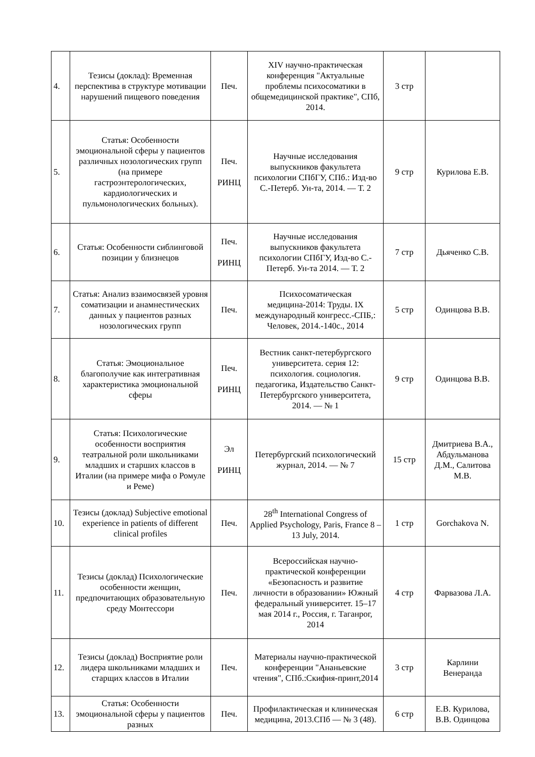| 4. | Тезисы (доклад): Временная перспектива в структуре мотивации нарушений пищевого поведения | Печ. | XIV научно-практическая конференция "Актуальные проблемы психосоматики в общемедицинской практике", СПб, 2014. | 3 стр | |
| 5. | Статья: Особенности эмоциональной сферы у пациентов различных нозологических групп (на примере гастроэнтерологических, кардиологических и пульмонологических больных). | Печ. РИНЦ | Научные исследования выпускников факультета психологии СПбГУ, СПб.: Изд-во С.-Петерб. Ун-та, 2014. — Т. 2 | 9 стр | Курилова Е.В. |
| 6. | Статья: Особенности сиблинговой позиции у близнецов | Печ. РИНЦ | Научные исследования выпускников факультета психологии СПбГУ, Изд-во С.-Петерб. Ун-та 2014. — Т. 2 | 7 стр | Дьяченко С.В. |
| 7. | Статья: Анализ взаимосвязей уровня соматизации и анамнестических данных у пациентов разных нозологических групп | Печ. | Психосоматическая медицина-2014: Труды. IX международный конгресс.-СПБ,: Человек, 2014.-140с., 2014 | 5 стр | Одинцова В.В. |
| 8. | Статья: Эмоциональное благополучие как интегративная характеристика эмоциональной сферы | Печ. РИНЦ | Вестник санкт-петербургского университета. серия 12: психология. социология. педагогика, Издательство Санкт-Петербургского университета, 2014. — № 1 | 9 стр | Одинцова В.В. |
| 9. | Статья: Психологические особенности восприятия театральной роли школьниками младших и старших классов в Италии (на примере мифа о Ромуле и Реме) | Эл РИНЦ | Петербургский психологический журнал, 2014. — № 7 | 15 стр | Дмитриева В.А., Абдульманова Д.М., Салитова М.В. |
| 10. | Тезисы (доклад) Subjective emotional experience in patients of different clinical profiles | Печ. | 28<sup>th</sup> International Congress of Applied Psychology, Paris, France 8 – 13 July, 2014. | 1 стр | Gorchakova N. |
| 11. | Тезисы (доклад) Психологические особенности женщин, предпочитающих образовательную среду Монтессори | Печ. | Всероссийская научно-практической конференции «Безопасность и развитие личности в образовании» Южный федеральный университет. 15–17 мая 2014 г., Россия, г. Таганрог, 2014 | 4 стр | Фарвазова Л.А. |
| 12. | Тезисы (доклад) Восприятие роли лидера школьниками младших и старщих классов в Италии | Печ. | Материалы научно-практической конференции "Ананьевские чтения", СПб.:Скифия-принт,2014 | 3 стр | Карлини Венеранда |
| 13. | Статья: Особенности эмоциональной сферы у пациентов разных | Печ. | Профилактическая и клиническая медицина, 2013.СПб — № 3 (48). | 6 стр | Е.В. Курилова, В.В. Одинцова |